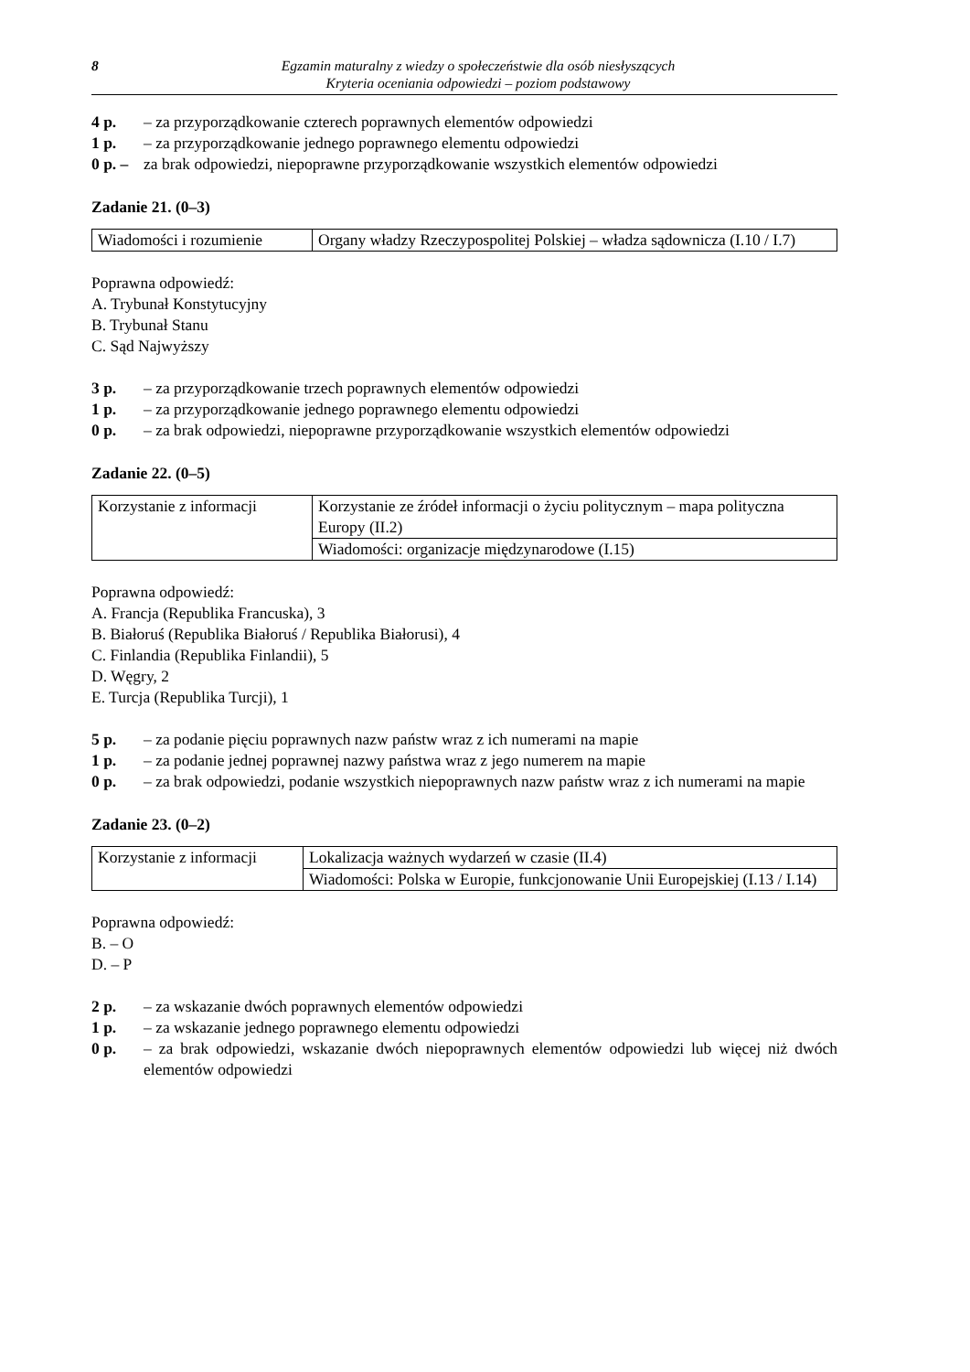8 Egzamin maturalny z wiedzy o społeczeństwie dla osób niesłyszących
Kryteria oceniania odpowiedzi – poziom podstawowy
4 p. – za przyporządkowanie czterech poprawnych elementów odpowiedzi
1 p. – za przyporządkowanie jednego poprawnego elementu odpowiedzi
0 p. – za brak odpowiedzi, niepoprawne przyporządkowanie wszystkich elementów odpowiedzi
Zadanie 21. (0–3)
| Wiadomości i rozumienie | Organy władzy Rzeczypospolitej Polskiej – władza sądownicza (I.10 / I.7) |
Poprawna odpowiedź:
A. Trybunał Konstytucyjny
B. Trybunał Stanu
C. Sąd Najwyższy
3 p. – za przyporządkowanie trzech poprawnych elementów odpowiedzi
1 p. – za przyporządkowanie jednego poprawnego elementu odpowiedzi
0 p. – za brak odpowiedzi, niepoprawne przyporządkowanie wszystkich elementów odpowiedzi
Zadanie 22. (0–5)
| Korzystanie z informacji | Korzystanie ze źródeł informacji o życiu politycznym – mapa polityczna Europy (II.2) |
| | Wiadomości: organizacje międzynarodowe (I.15) |
Poprawna odpowiedź:
A. Francja (Republika Francuska), 3
B. Białoruś (Republika Białoruś / Republika Białorusi), 4
C. Finlandia (Republika Finlandii), 5
D. Węgry, 2
E. Turcja (Republika Turcji), 1
5 p. – za podanie pięciu poprawnych nazw państw wraz z ich numerami na mapie
1 p. – za podanie jednej poprawnej nazwy państwa wraz z jego numerem na mapie
0 p. – za brak odpowiedzi, podanie wszystkich niepoprawnych nazw państw wraz z ich numerami na mapie
Zadanie 23. (0–2)
| Korzystanie z informacji | Lokalizacja ważnych wydarzeń w czasie (II.4) |
| | Wiadomości: Polska w Europie, funkcjonowanie Unii Europejskiej (I.13 / I.14) |
Poprawna odpowiedź:
B. – O
D. – P
2 p. – za wskazanie dwóch poprawnych elementów odpowiedzi
1 p. – za wskazanie jednego poprawnego elementu odpowiedzi
0 p. – za brak odpowiedzi, wskazanie dwóch niepoprawnych elementów odpowiedzi lub więcej niż dwóch elementów odpowiedzi